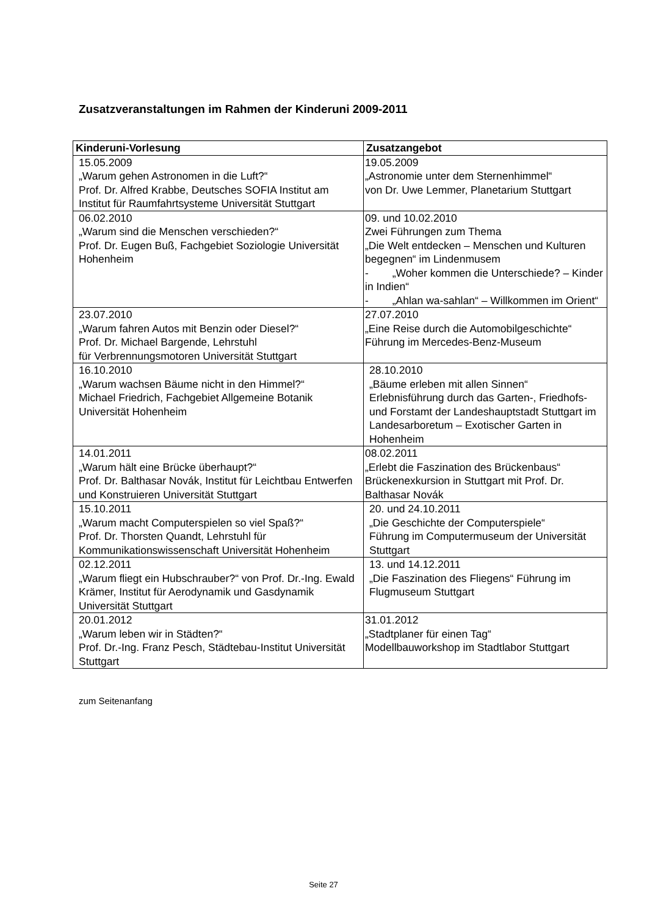Zusatzveranstaltungen im Rahmen der Kinderuni 2009-2011
| Kinderuni-Vorlesung | Zusatzangebot |
| --- | --- |
| 15.05.2009 „Warum gehen Astronomen in die Luft?“ Prof. Dr. Alfred Krabbe, Deutsches SOFIA Institut am Institut für Raumfahrtsysteme Universität Stuttgart | 19.05.2009 „Astronomie unter dem Sternenhimmel“ von Dr. Uwe Lemmer, Planetarium Stuttgart |
| 06.02.2010 „Warum sind die Menschen verschieden?“ Prof. Dr. Eugen Buß, Fachgebiet Soziologie Universität Hohenheim | 09. und 10.02.2010 Zwei Führungen zum Thema „Die Welt entdecken – Menschen und Kulturen begegnen“ im Lindenmusem - „Woher kommen die Unterschiede? – Kinder in Indien“ - „Ahlan wa-sahlan“ – Willkommen im Orient“ |
| 23.07.2010 „Warum fahren Autos mit Benzin oder Diesel?“ Prof. Dr. Michael Bargende, Lehrstuhl für Verbrennungsmotoren Universität Stuttgart | 27.07.2010 „Eine Reise durch die Automobilgeschichte“ Führung im Mercedes-Benz-Museum |
| 16.10.2010 „Warum wachsen Bäume nicht in den Himmel?“ Michael Friedrich, Fachgebiet Allgemeine Botanik Universität Hohenheim | 28.10.2010 „Bäume erleben mit allen Sinnen“ Erlebnisführung durch das Garten-, Friedhofs- und Forstamt der Landeshauptstadt Stuttgart im Landesarboretum – Exotischer Garten in Hohenheim |
| 14.01.2011 „Warum hält eine Brücke überhaupt?“ Prof. Dr. Balthasar Novák, Institut für Leichtbau Entwerfen und Konstruieren Universität Stuttgart | 08.02.2011 „Erlebt die Faszination des Brückenbaus“ Brückenexkursion in Stuttgart mit Prof. Dr. Balthasar Novák |
| 15.10.2011 „Warum macht Computerspielen so viel Spaß?“ Prof. Dr. Thorsten Quandt, Lehrstuhl für Kommunikationswissenschaft Universität Hohenheim | 20. und 24.10.2011 „Die Geschichte der Computerspiele“ Führung im Computermuseum der Universität Stuttgart |
| 02.12.2011 „Warum fliegt ein Hubschrauber?“ von Prof. Dr.-Ing. Ewald Krämer, Institut für Aerodynamik und Gasdynamik Universität Stuttgart | 13. und 14.12.2011 „Die Faszination des Fliegens“ Führung im Flugmuseum Stuttgart |
| 20.01.2012 „Warum leben wir in Städten?“ Prof. Dr.-Ing. Franz Pesch, Städtebau-Institut Universität Stuttgart | 31.01.2012 „Stadtplaner für einen Tag“ Modellbauworkshop im Stadtlabor Stuttgart |
zum Seitenanfang
Seite 27